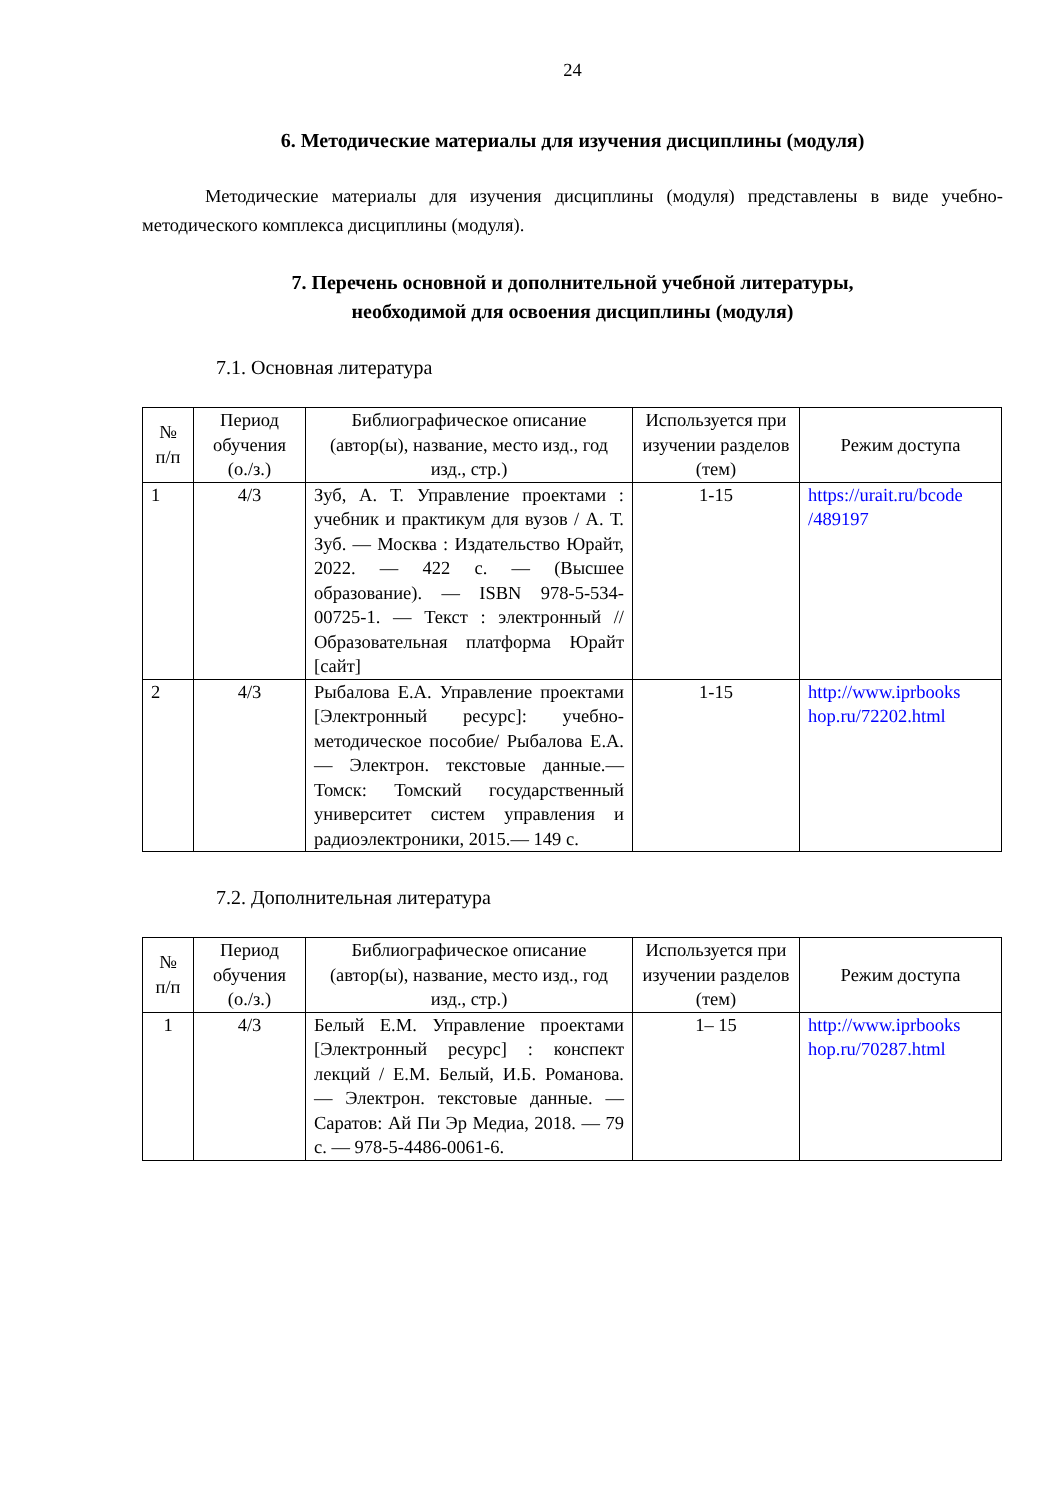24
6. Методические материалы для изучения дисциплины (модуля)
Методические материалы для изучения дисциплины (модуля) представлены в виде учебно-методического комплекса дисциплины (модуля).
7. Перечень основной и дополнительной учебной литературы,
необходимой для освоения дисциплины (модуля)
7.1. Основная литература
| № п/п | Период обучения (о./з.) | Библиографическое описание (автор(ы), название, место изд., год изд., стр.) | Используется при изучении разделов (тем) | Режим доступа |
| --- | --- | --- | --- | --- |
| 1 | 4/3 | Зуб, А. Т. Управление проектами : учебник и практикум для вузов / А. Т. Зуб. — Москва : Издательство Юрайт, 2022. — 422 с. — (Высшее образование). — ISBN 978-5-534-00725-1. — Текст : электронный // Образовательная платформа Юрайт [сайт] | 1-15 | https://urait.ru/bcode /489197 |
| 2 | 4/3 | Рыбалова Е.А. Управление проектами [Электронный ресурс]: учебно-методическое пособие/ Рыбалова Е.А.— Электрон. текстовые данные.— Томск: Томский государственный университет систем управления и радиоэлектроники, 2015.— 149 с. | 1-15 | http://www.iprbooks hop.ru/72202.html |
7.2. Дополнительная литература
| № п/п | Период обучения (о./з.) | Библиографическое описание (автор(ы), название, место изд., год изд., стр.) | Используется при изучении разделов (тем) | Режим доступа |
| --- | --- | --- | --- | --- |
| 1 | 4/3 | Белый Е.М. Управление проектами [Электронный ресурс] : конспект лекций / Е.М. Белый, И.Б. Романова. — Электрон. текстовые данные. — Саратов: Ай Пи Эр Медиа, 2018. — 79 с. — 978-5-4486-0061-6. | 1– 15 | http://www.iprbooks hop.ru/70287.html |